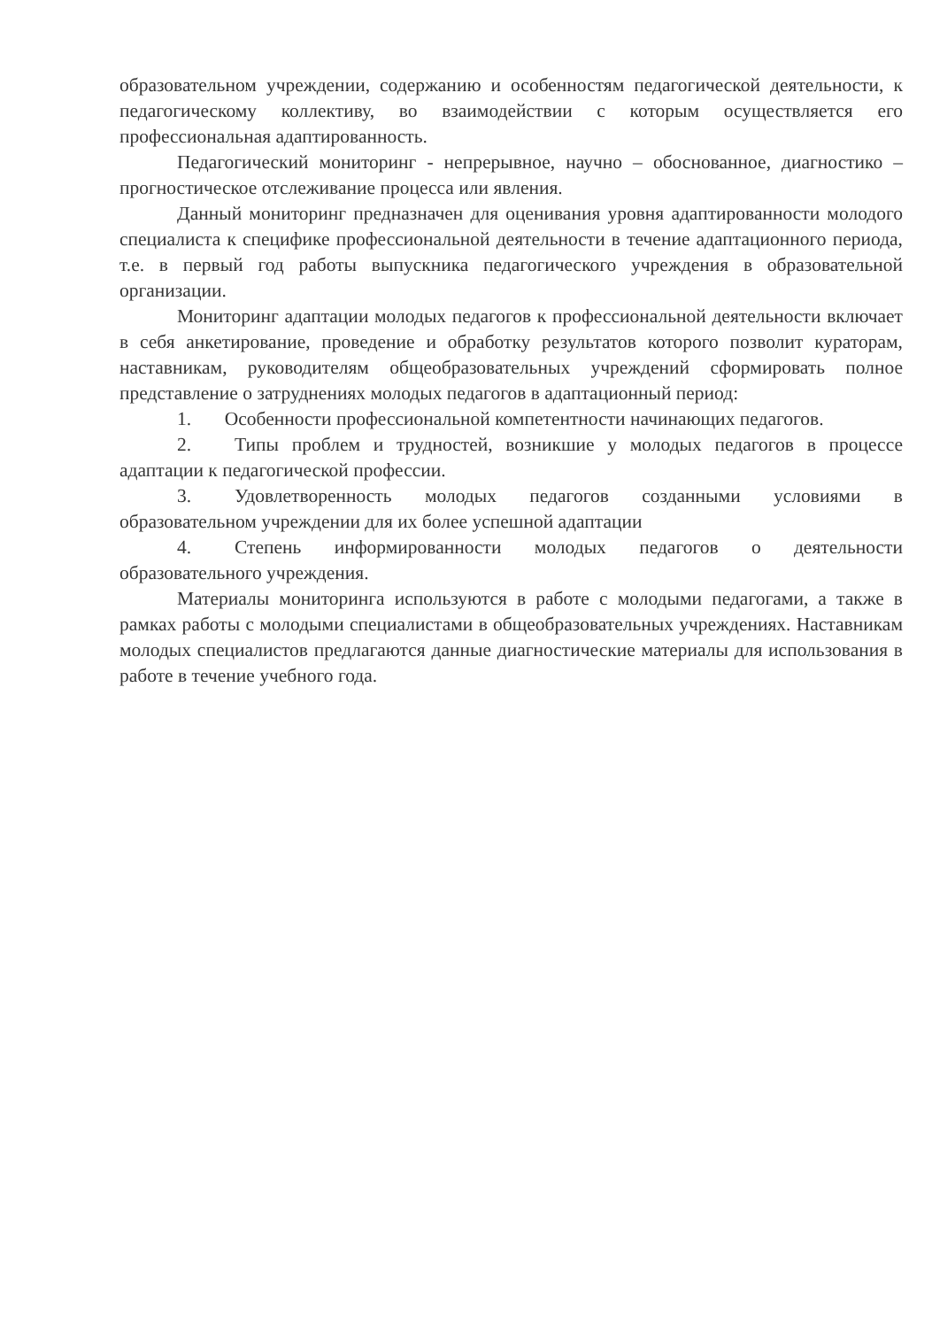образовательном учреждении, содержанию и особенностям педагогической деятельности, к педагогическому коллективу, во взаимодействии с которым осуществляется его профессиональная адаптированность.
Педагогический мониторинг - непрерывное, научно – обоснованное, диагностико – прогностическое отслеживание процесса или явления.
Данный мониторинг предназначен для оценивания уровня адаптированности молодого специалиста к специфике профессиональной деятельности в течение адаптационного периода, т.е. в первый год работы выпускника педагогического учреждения в образовательной организации.
Мониторинг адаптации молодых педагогов к профессиональной деятельности включает в себя анкетирование, проведение и обработку результатов которого позволит кураторам, наставникам, руководителям общеобразовательных учреждений сформировать полное представление о затруднениях молодых педагогов в адаптационный период:
1. Особенности профессиональной компетентности начинающих педагогов.
2. Типы проблем и трудностей, возникшие у молодых педагогов в процессе адаптации к педагогической профессии.
3. Удовлетворенность молодых педагогов созданными условиями в образовательном учреждении для их более успешной адаптации
4. Степень информированности молодых педагогов о деятельности образовательного учреждения.
Материалы мониторинга используются в работе с молодыми педагогами, а также в рамках работы с молодыми специалистами в общеобразовательных учреждениях. Наставникам молодых специалистов предлагаются данные диагностические материалы для использования в работе в течение учебного года.